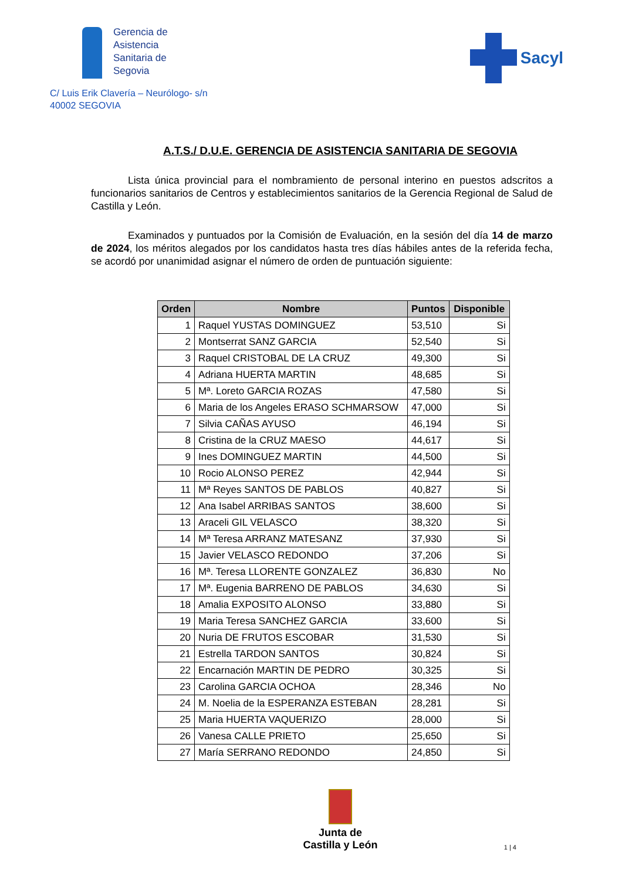Gerencia de
Asistencia
Sanitaria de
Segovia
Sacyl
C/ Luis Erik Clavería – Neurólogo- s/n
40002 SEGOVIA
A.T.S./ D.U.E. GERENCIA DE ASISTENCIA SANITARIA DE SEGOVIA
Lista única provincial para el nombramiento de personal interino en puestos adscritos a funcionarios sanitarios de Centros y establecimientos sanitarios de la Gerencia Regional de Salud de Castilla y León.
Examinados y puntuados por la Comisión de Evaluación, en la sesión del día 14 de marzo de 2024, los méritos alegados por los candidatos hasta tres días hábiles antes de la referida fecha, se acordó por unanimidad asignar el número de orden de puntuación siguiente:
| Orden | Nombre | Puntos | Disponible |
| --- | --- | --- | --- |
| 1 | Raquel YUSTAS DOMINGUEZ | 53,510 | Si |
| 2 | Montserrat SANZ GARCIA | 52,540 | Si |
| 3 | Raquel CRISTOBAL DE LA CRUZ | 49,300 | Si |
| 4 | Adriana HUERTA MARTIN | 48,685 | Si |
| 5 | Mª. Loreto GARCIA ROZAS | 47,580 | Si |
| 6 | Maria de los Angeles ERASO SCHMARSOW | 47,000 | Si |
| 7 | Silvia CAÑAS AYUSO | 46,194 | Si |
| 8 | Cristina de la CRUZ MAESO | 44,617 | Si |
| 9 | Ines DOMINGUEZ MARTIN | 44,500 | Si |
| 10 | Rocio ALONSO PEREZ | 42,944 | Si |
| 11 | Mª Reyes SANTOS DE PABLOS | 40,827 | Si |
| 12 | Ana Isabel ARRIBAS SANTOS | 38,600 | Si |
| 13 | Araceli GIL VELASCO | 38,320 | Si |
| 14 | Mª Teresa ARRANZ MATESANZ | 37,930 | Si |
| 15 | Javier VELASCO REDONDO | 37,206 | Si |
| 16 | Mª. Teresa LLORENTE GONZALEZ | 36,830 | No |
| 17 | Mª. Eugenia BARRENO DE PABLOS | 34,630 | Si |
| 18 | Amalia EXPOSITO ALONSO | 33,880 | Si |
| 19 | Maria Teresa SANCHEZ GARCIA | 33,600 | Si |
| 20 | Nuria DE FRUTOS ESCOBAR | 31,530 | Si |
| 21 | Estrella TARDON SANTOS | 30,824 | Si |
| 22 | Encarnación MARTIN DE PEDRO | 30,325 | Si |
| 23 | Carolina GARCIA OCHOA | 28,346 | No |
| 24 | M. Noelia de la ESPERANZA ESTEBAN | 28,281 | Si |
| 25 | Maria HUERTA VAQUERIZO | 28,000 | Si |
| 26 | Vanesa CALLE PRIETO | 25,650 | Si |
| 27 | María SERRANO REDONDO | 24,850 | Si |
Junta de
Castilla y León
1 | 4